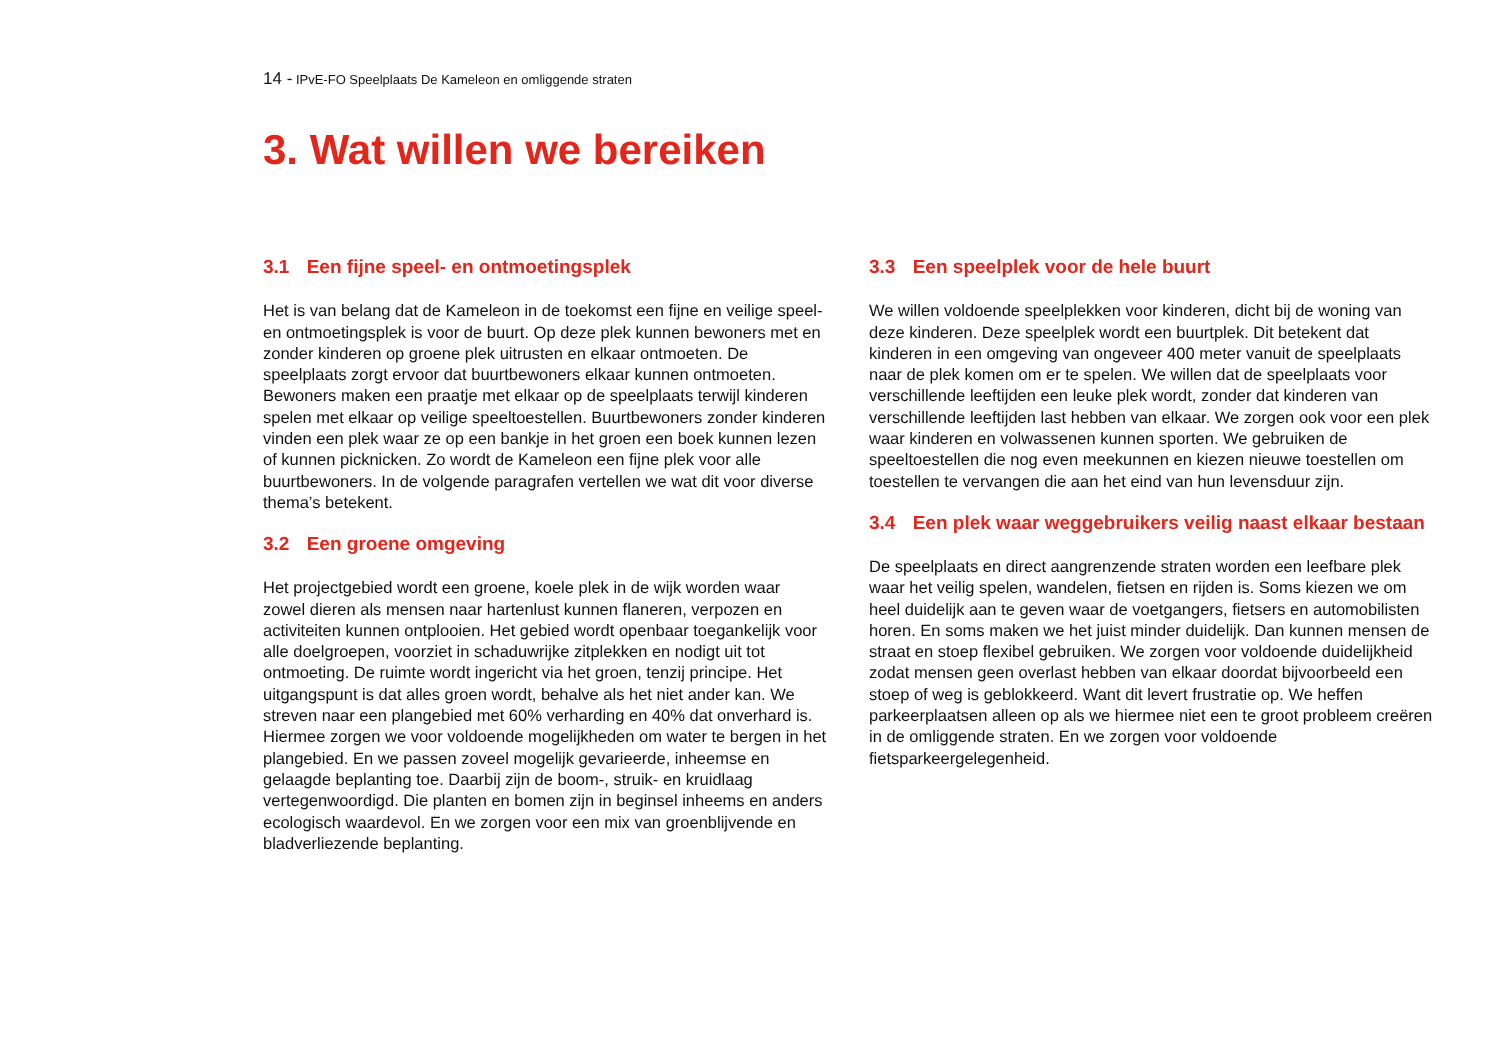14 - IPvE-FO Speelplaats De Kameleon en omliggende straten
3. Wat willen we bereiken
3.1 Een fijne speel- en ontmoetingsplek
Het is van belang dat de Kameleon in de toekomst een fijne en veilige speel- en ontmoetingsplek is voor de buurt. Op deze plek kunnen bewoners met en zonder kinderen op groene plek uitrusten en elkaar ontmoeten. De speelplaats zorgt ervoor dat buurtbewoners elkaar kunnen ontmoeten. Bewoners maken een praatje met elkaar op de speelplaats terwijl kinderen spelen met elkaar op veilige speeltoestellen. Buurtbewoners zonder kinderen vinden een plek waar ze op een bankje in het groen een boek kunnen lezen of kunnen picknicken. Zo wordt de Kameleon een fijne plek voor alle buurtbewoners. In de volgende paragrafen vertellen we wat dit voor diverse thema’s betekent.
3.2 Een groene omgeving
Het projectgebied wordt een groene, koele plek in de wijk worden waar zowel dieren als mensen naar hartenlust kunnen flaneren, verpozen en activiteiten kunnen ontplooien. Het gebied wordt openbaar toegankelijk voor alle doelgroepen, voorziet in schaduwrijke zitplekken en nodigt uit tot ontmoeting. De ruimte wordt ingericht via het groen, tenzij principe. Het uitgangspunt is dat alles groen wordt, behalve als het niet ander kan. We streven naar een plangebied met 60% verharding en 40% dat onverhard is. Hiermee zorgen we voor voldoende mogelijkheden om water te bergen in het plangebied. En we passen zoveel mogelijk gevarieerde, inheemse en gelaagde beplanting toe. Daarbij zijn de boom-, struik- en kruidlaag vertegenwoordigd. Die planten en bomen zijn in beginsel inheems en anders ecologisch waardevol. En we zorgen voor een mix van groenblijvende en bladverliezende beplanting.
3.3 Een speelplek voor de hele buurt
We willen voldoende speelplekken voor kinderen, dicht bij de woning van deze kinderen. Deze speelplek wordt een buurtplek. Dit betekent dat kinderen in een omgeving van ongeveer 400 meter vanuit de speelplaats naar de plek komen om er te spelen. We willen dat de speelplaats voor verschillende leeftijden een leuke plek wordt, zonder dat kinderen van verschillende leeftijden last hebben van elkaar. We zorgen ook voor een plek waar kinderen en volwassenen kunnen sporten. We gebruiken de speeltoestellen die nog even meekunnen en kiezen nieuwe toestellen om toestellen te vervangen die aan het eind van hun levensduur zijn.
3.4 Een plek waar weggebruikers veilig naast elkaar bestaan
De speelplaats en direct aangrenzende straten worden een leefbare plek waar het veilig spelen, wandelen, fietsen en rijden is. Soms kiezen we om heel duidelijk aan te geven waar de voetgangers, fietsers en automobilisten horen. En soms maken we het juist minder duidelijk. Dan kunnen mensen de straat en stoep flexibel gebruiken. We zorgen voor voldoende duidelijkheid zodat mensen geen overlast hebben van elkaar doordat bijvoorbeeld een stoep of weg is geblokkeerd. Want dit levert frustratie op. We heffen parkeerplaatsen alleen op als we hiermee niet een te groot probleem creëren in de omliggende straten. En we zorgen voor voldoende fietsparkeergelegenheid.